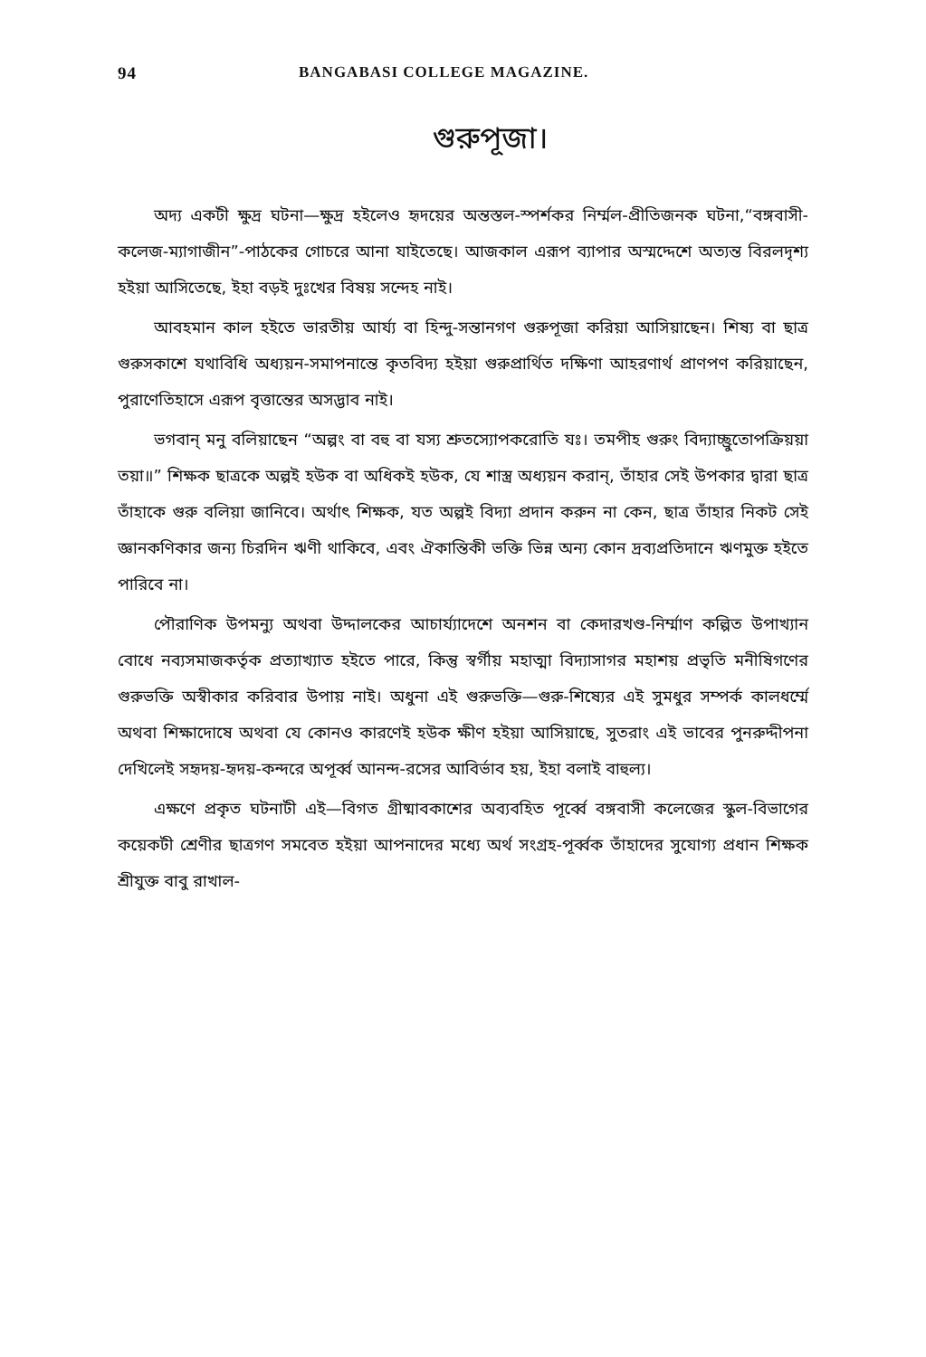94 BANGABASI COLLEGE MAGAZINE.
গুরুপূজা।
অদ্য একটী ক্ষুদ্র ঘটনা—ক্ষুদ্র হইলেও হৃদয়ের অন্তস্তল-স্পর্শকর নির্ম্মল-প্রীতিজনক ঘটনা,“বঙ্গবাসী-কলেজ-ম্যাগাজীন”-পাঠকের গোচরে আনা যাইতেছে। আজকাল এরূপ ব্যাপার অস্মদ্দেশে অত্যন্ত বিরলদৃশ্য হইয়া আসিতেছে, ইহা বড়ই দুঃখের বিষয় সন্দেহ নাই।
আবহমান কাল হইতে ভারতীয় আর্য্য বা হিন্দু-সন্তানগণ গুরুপূজা করিয়া আসিয়াছেন। শিষ্য বা ছাত্র গুরুসকাশে যথাবিধি অধ্যয়ন-সমাপনান্তে কৃতবিদ্য হইয়া গুরুপ্রার্থিত দক্ষিণা আহরণার্থ প্রাণপণ করিয়াছেন, পুরাণেতিহাসে এরূপ বৃত্তান্তের অসদ্ভাব নাই।
ভগবান্ মনু বলিয়াছেন “অল্পং বা বহু বা যস্য শ্রুতস্যোপকরোতি যঃ। তমপীহ গুরুং বিদ্যাচ্ছ্রুতোপক্রিয়য়া তয়া॥” শিক্ষক ছাত্রকে অল্পই হউক বা অধিকই হউক, যে শাস্ত্র অধ্যয়ন করান্, তাঁহার সেই উপকার দ্বারা ছাত্র তাঁহাকে গুরু বলিয়া জানিবে। অর্থাৎ শিক্ষক, যত অল্পই বিদ্যা প্রদান করুন না কেন, ছাত্র তাঁহার নিকট সেই জ্ঞানকণিকার জন্য চিরদিন ঋণী থাকিবে, এবং ঐকান্তিকী ভক্তি ভিন্ন অন্য কোন দ্রব্যপ্রতিদানে ঋণমুক্ত হইতে পারিবে না।
পৌরাণিক উপমন্যু অথবা উদ্দালকের আচার্য্যাদেশে অনশন বা কেদারখণ্ড-নির্ম্মাণ কল্পিত উপাখ্যান বোধে নব্যসমাজকর্তৃক প্রত্যাখ্যাত হইতে পারে, কিন্তু স্বর্গীয় মহাত্মা বিদ্যাসাগর মহাশয় প্রভৃতি মনীষিগণের গুরুভক্তি অস্বীকার করিবার উপায় নাই। অধুনা এই গুরুভক্তি—গুরু-শিষ্যের এই সুমধুর সম্পর্ক কালধর্ম্মে অথবা শিক্ষাদোষে অথবা যে কোনও কারণেই হউক ক্ষীণ হইয়া আসিয়াছে, সুতরাং এই ভাবের পুনরুদ্দীপনা দেখিলেই সহৃদয়-হৃদয়-কন্দরে অপূর্ব্ব আনন্দ-রসের আবির্ভাব হয়, ইহা বলাই বাহুল্য।
এক্ষণে প্রকৃত ঘটনাটী এই—বিগত গ্রীষ্মাবকাশের অব্যবহিত পূর্ব্বে বঙ্গবাসী কলেজের স্কুল-বিভাগের কয়েকটী শ্রেণীর ছাত্রগণ সমবেত হইয়া আপনাদের মধ্যে অর্থ সংগ্রহ-পূর্ব্বক তাঁহাদের সুযোগ্য প্রধান শিক্ষক শ্রীযুক্ত বাবু রাখাল-